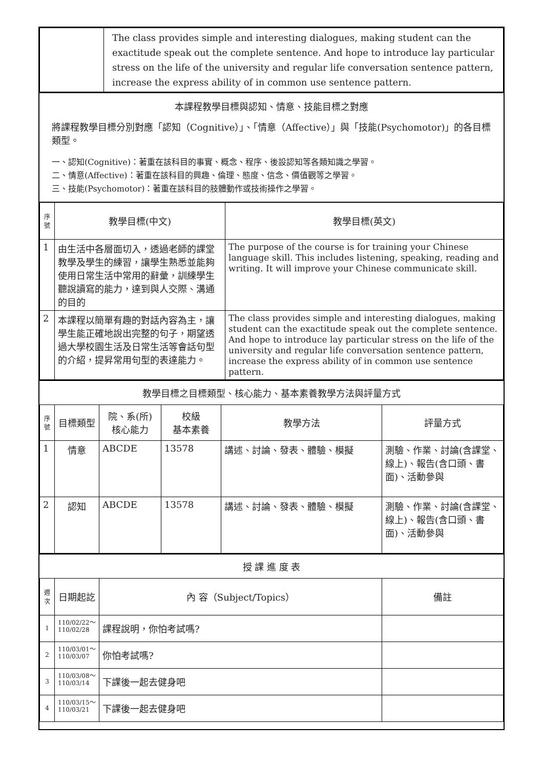| | The class provides simple and interesting dialogues, making student can the exactitude speak out the complete sentence. And hope to introduce lay particular stress on the life of the university and regular life conversation sentence pattern, increase the express ability of in common use sentence pattern. |
本課程教學目標與認知、情意、技能目標之對應
將課程教學目標分別對應「認知（Cognitive）」、「情意（Affective）」與「技能(Psychomotor)」的各目標類型。
一、認知(Cognitive)：著重在該科目的事實、概念、程序、後設認知等各類知識之學習。
二、情意(Affective)：著重在該科目的興趣、倫理、態度、信念、價值觀等之學習。
三、技能(Psychomotor)：著重在該科目的肢體動作或技術操作之學習。
| 序 號 | 教學目標(中文) | 教學目標(英文) |
| --- | --- | --- |
| 1 | 由生活中各層面切入，透過老師的課堂教學及學生的練習，讓學生熟悉並能夠使用日常生活中常用的辭彙，訓練學生聽說讀寫的能力，達到與人交際、溝通的目的 | The purpose of the course is for training your Chinese language skill. This includes listening, speaking, reading and writing. It will improve your Chinese communicate skill. |
| 2 | 本課程以簡單有趣的對話內容為主，讓學生能正確地說出完整的句子，期望透過大學校園生活及日常生活等會話句型的介紹，提昇常用句型的表達能力。 | The class provides simple and interesting dialogues, making student can the exactitude speak out the complete sentence. And hope to introduce lay particular stress on the life of the university and regular life conversation sentence pattern, increase the express ability of in common use sentence pattern. |
教學目標之目標類型、核心能力、基本素養教學方法與評量方式
| 序 號 | 目標類型 | 院、系(所) 核心能力 | 校級 基本素養 | 教學方法 | 評量方式 |
| --- | --- | --- | --- | --- | --- |
| 1 | 情意 | ABCDE | 13578 | 講述、討論、發表、體驗、模擬 | 測驗、作業、討論(含課堂、線上)、報告(含口頭、書面)、活動參與 |
| 2 | 認知 | ABCDE | 13578 | 講述、討論、發表、體驗、模擬 | 測驗、作業、討論(含課堂、線上)、報告(含口頭、書面)、活動參與 |
授 課 進 度 表
| 週 次 | 日期起訖 | 內 容（Subject/Topics） | 備註 |
| --- | --- | --- | --- |
| 1 | 110/02/22～ 110/02/28 | 課程說明，你怕考試嗎? | |
| 2 | 110/03/01～ 110/03/07 | 你怕考試嗎? | |
| 3 | 110/03/08～ 110/03/14 | 下課後一起去健身吧 | |
| 4 | 110/03/15～ 110/03/21 | 下課後一起去健身吧 | |